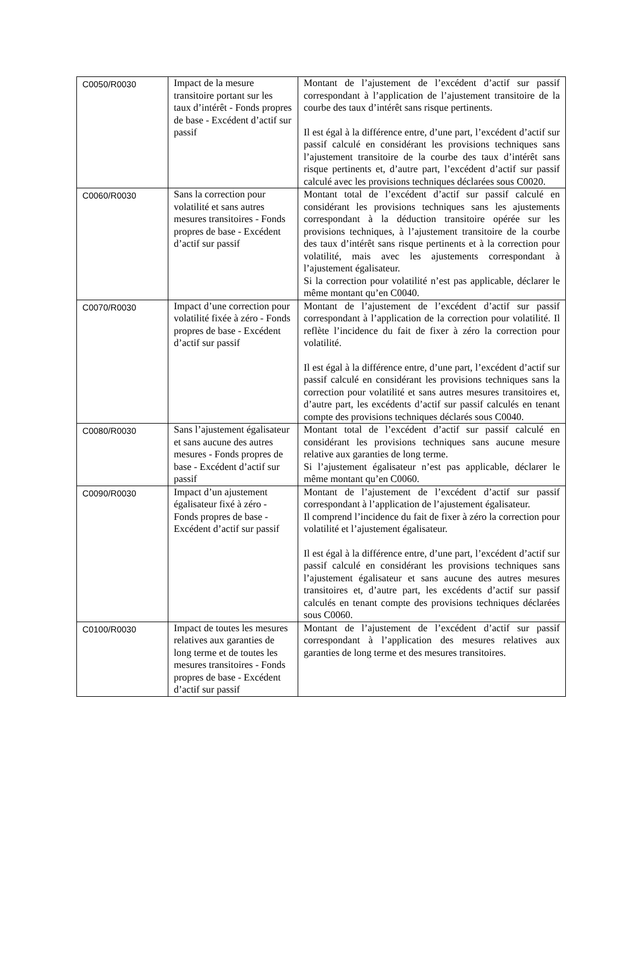| C0050/R0030 | Impact de la mesure transitoire portant sur les taux d’intérêt - Fonds propres de base - Excédent d’actif sur passif | Montant de l’ajustement de l’excédent d’actif sur passif correspondant à l’application de l’ajustement transitoire de la courbe des taux d’intérêt sans risque pertinents. Il est égal à la différence entre, d’une part, l’excédent d’actif sur passif calculé en considérant les provisions techniques sans l’ajustement transitoire de la courbe des taux d’intérêt sans risque pertinents et, d’autre part, l’excédent d’actif sur passif calculé avec les provisions techniques déclarées sous C0020. |
| C0060/R0030 | Sans la correction pour volatilité et sans autres mesures transitoires - Fonds propres de base - Excédent d’actif sur passif | Montant total de l’excédent d’actif sur passif calculé en considérant les provisions techniques sans les ajustements correspondant à la déduction transitoire opérée sur les provisions techniques, à l’ajustement transitoire de la courbe des taux d’intérêt sans risque pertinents et à la correction pour volatilité, mais avec les ajustements correspondant à l’ajustement égalisateur. Si la correction pour volatilité n’est pas applicable, déclarer le même montant qu’en C0040. |
| C0070/R0030 | Impact d’une correction pour volatilité fixée à zéro - Fonds propres de base - Excédent d’actif sur passif | Montant de l’ajustement de l’excédent d’actif sur passif correspondant à l’application de la correction pour volatilité. Il reflète l’incidence du fait de fixer à zéro la correction pour volatilité. Il est égal à la différence entre, d’une part, l’excédent d’actif sur passif calculé en considérant les provisions techniques sans la correction pour volatilité et sans autres mesures transitoires et, d’autre part, les excédents d’actif sur passif calculés en tenant compte des provisions techniques déclarés sous C0040. |
| C0080/R0030 | Sans l’ajustement égalisateur et sans aucune des autres mesures - Fonds propres de base - Excédent d’actif sur passif | Montant total de l’excédent d’actif sur passif calculé en considérant les provisions techniques sans aucune mesure relative aux garanties de long terme. Si l’ajustement égalisateur n’est pas applicable, déclarer le même montant qu’en C0060. |
| C0090/R0030 | Impact d’un ajustement égalisateur fixé à zéro - Fonds propres de base - Excédent d’actif sur passif | Montant de l’ajustement de l’excédent d’actif sur passif correspondant à l’application de l’ajustement égalisateur. Il comprend l’incidence du fait de fixer à zéro la correction pour volatilité et l’ajustement égalisateur. Il est égal à la différence entre, d’une part, l’excédent d’actif sur passif calculé en considérant les provisions techniques sans l’ajustement égalisateur et sans aucune des autres mesures transitoires et, d’autre part, les excédents d’actif sur passif calculés en tenant compte des provisions techniques déclarées sous C0060. |
| C0100/R0030 | Impact de toutes les mesures relatives aux garanties de long terme et de toutes les mesures transitoires - Fonds propres de base - Excédent d’actif sur passif | Montant de l’ajustement de l’excédent d’actif sur passif correspondant à l’application des mesures relatives aux garanties de long terme et des mesures transitoires. |